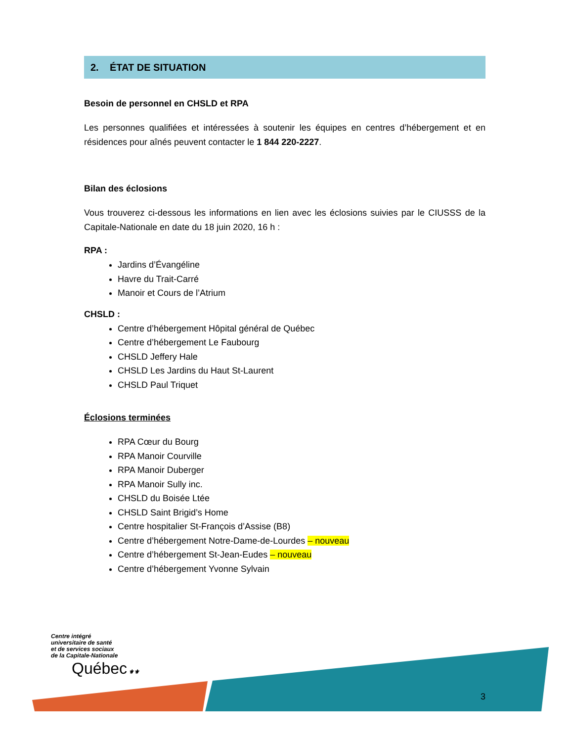2. ÉTAT DE SITUATION
Besoin de personnel en CHSLD et RPA
Les personnes qualifiées et intéressées à soutenir les équipes en centres d’hébergement et en résidences pour aînés peuvent contacter le 1 844 220-2227.
Bilan des éclosions
Vous trouverez ci-dessous les informations en lien avec les éclosions suivies par le CIUSSS de la Capitale-Nationale en date du 18 juin 2020, 16 h :
RPA :
Jardins d’Évangéline
Havre du Trait-Carré
Manoir et Cours de l’Atrium
CHSLD :
Centre d’hébergement Hôpital général de Québec
Centre d’hébergement Le Faubourg
CHSLD Jeffery Hale
CHSLD Les Jardins du Haut St-Laurent
CHSLD Paul Triquet
Éclosions terminées
RPA Cœur du Bourg
RPA Manoir Courville
RPA Manoir Duberger
RPA Manoir Sully inc.
CHSLD du Boisée Ltée
CHSLD Saint Brigid’s Home
Centre hospitalier St-François d’Assise (B8)
Centre d’hébergement Notre-Dame-de-Lourdes – nouveau
Centre d’hébergement St-Jean-Eudes – nouveau
Centre d’hébergement Yvonne Sylvain
Centre intégré
universitaire de santé
et de services sociaux
de la Capitale-Nationale
Québec ⚜⚜
3